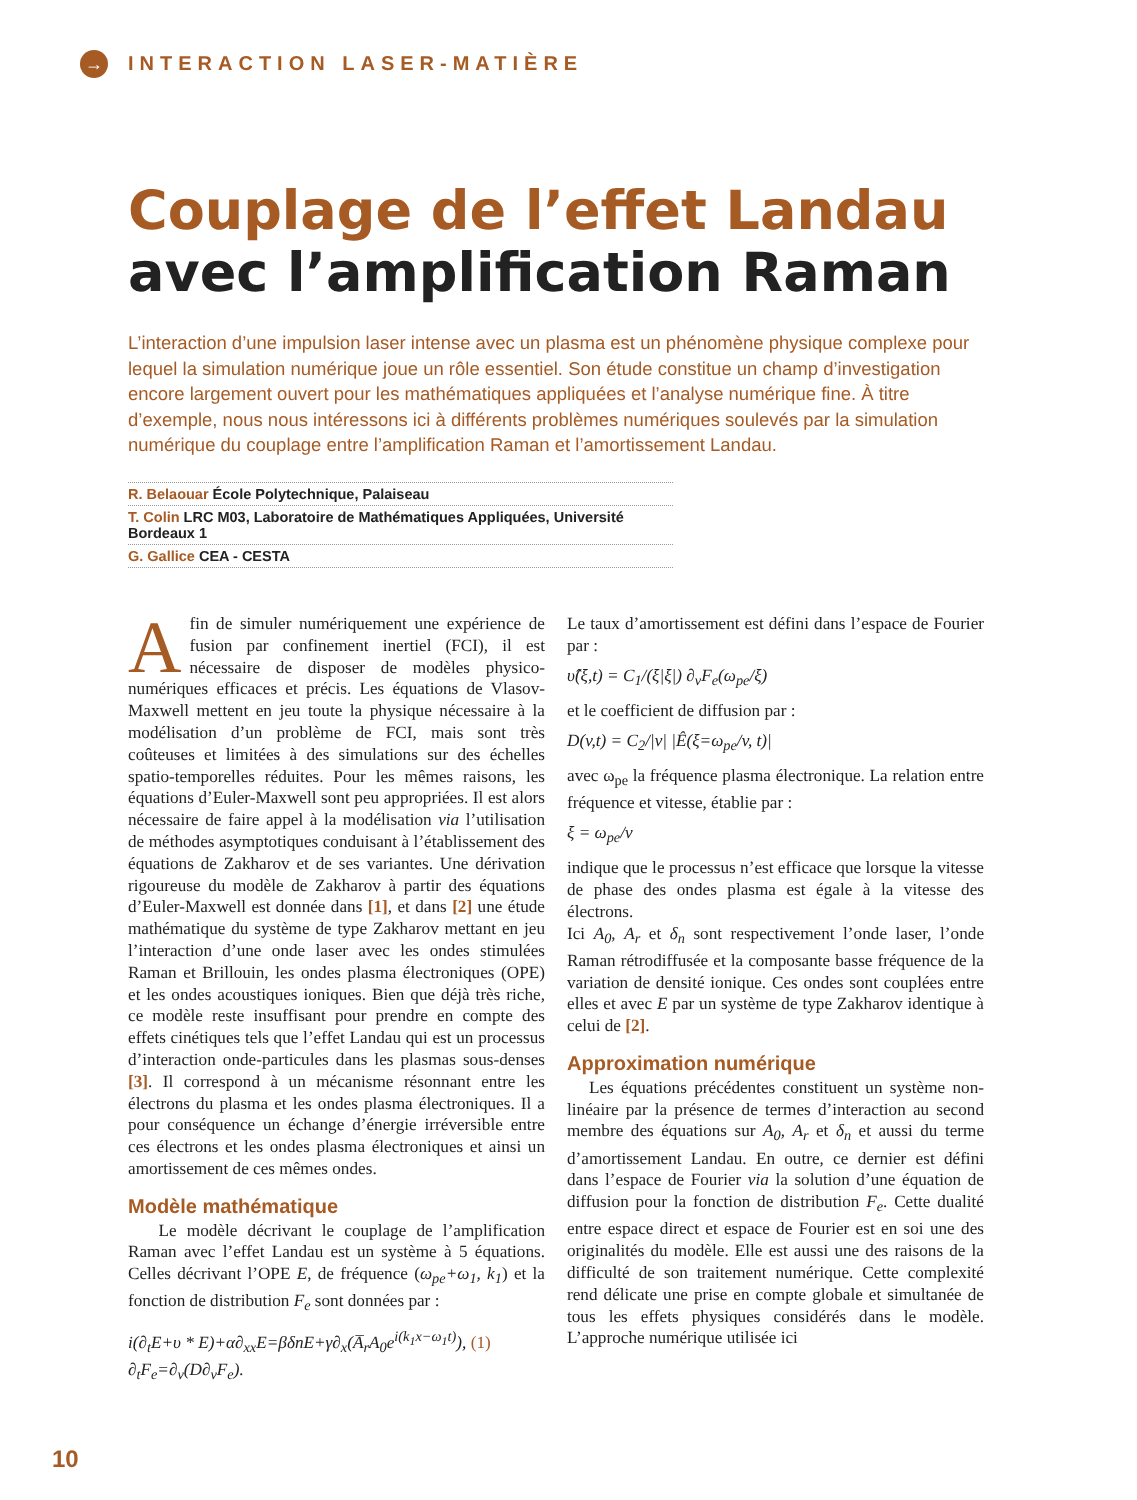→ INTERACTION LASER-MATIÈRE
Couplage de l’effet Landau
avec l’amplification Raman
L’interaction d’une impulsion laser intense avec un plasma est un phénomène physique complexe pour lequel la simulation numérique joue un rôle essentiel. Son étude constitue un champ d’investigation encore largement ouvert pour les mathématiques appliquées et l’analyse numérique fine. À titre d’exemple, nous nous intéressons ici à différents problèmes numériques soulevés par la simulation numérique du couplage entre l’amplification Raman et l’amortissement Landau.
R. Belaouar École Polytechnique, Palaiseau
T. Colin LRC M03, Laboratoire de Mathématiques Appliquées, Université Bordeaux 1
G. Gallice CEA - CESTA
Afin de simuler numériquement une expérience de fusion par confinement inertiel (FCI), il est nécessaire de disposer de modèles physico-numériques efficaces et précis. Les équations de Vlasov-Maxwell mettent en jeu toute la physique nécessaire à la modélisation d’un problème de FCI, mais sont très coûteuses et limitées à des simulations sur des échelles spatio-temporelles réduites. Pour les mêmes raisons, les équations d’Euler-Maxwell sont peu appropriées. Il est alors nécessaire de faire appel à la modélisation via l’utilisation de méthodes asymptotiques conduisant à l’établissement des équations de Zakharov et de ses variantes. Une dérivation rigoureuse du modèle de Zakharov à partir des équations d’Euler-Maxwell est donnée dans [1], et dans [2] une étude mathématique du système de type Zakharov mettant en jeu l’interaction d’une onde laser avec les ondes stimulées Raman et Brillouin, les ondes plasma électroniques (OPE) et les ondes acoustiques ioniques. Bien que déjà très riche, ce modèle reste insuffisant pour prendre en compte des effets cinétiques tels que l’effet Landau qui est un processus d’interaction onde-particules dans les plasmas sous-denses [3]. Il correspond à un mécanisme résonnant entre les électrons du plasma et les ondes plasma électroniques. Il a pour conséquence un échange d’énergie irréversible entre ces électrons et les ondes plasma électroniques et ainsi un amortissement de ces mêmes ondes.
Modèle mathématique
Le modèle décrivant le couplage de l’amplification Raman avec l’effet Landau est un système à 5 équations. Celles décrivant l’OPE E, de fréquence (ω<sub>pe</sub>+ω<sub>1</sub>, k<sub>1</sub>) et la fonction de distribution F<sub>e</sub> sont données par :
i(∂<sub>t</sub>E+υ * E)+α∂<sub>xx</sub>E=βδnE+γ∂<sub>x</sub>(A̅<sub>r</sub>A<sub>0</sub>e<sup>i(k<sub>1</sub>x−ω<sub>1</sub>t)</sup>), (1)
∂<sub>t</sub>F<sub>e</sub>=∂<sub>v</sub>(D∂<sub>v</sub>F<sub>e</sub>).
Le taux d’amortissement est défini dans l’espace de Fourier par :
υ̂(ξ,t) = C<sub>1</sub>/(ξ|ξ|) ∂<sub>v</sub>F<sub>e</sub>(ω<sub>pe</sub>/ξ)
et le coefficient de diffusion par :
D(v,t) = C<sub>2</sub>/|v| |Ê(ξ=ω<sub>pe</sub>/v, t)|
avec ω<sub>pe</sub> la fréquence plasma électronique. La relation entre fréquence et vitesse, établie par :
ξ = ω<sub>pe</sub>/v
indique que le processus n’est efficace que lorsque la vitesse de phase des ondes plasma est égale à la vitesse des électrons.
Ici A<sub>0</sub>, A<sub>r</sub> et δ<sub>n</sub> sont respectivement l’onde laser, l’onde Raman rétrodiffusée et la composante basse fréquence de la variation de densité ionique. Ces ondes sont couplées entre elles et avec E par un système de type Zakharov identique à celui de [2].
Approximation numérique
Les équations précédentes constituent un système non-linéaire par la présence de termes d’interaction au second membre des équations sur A<sub>0</sub>, A<sub>r</sub> et δ<sub>n</sub> et aussi du terme d’amortissement Landau. En outre, ce dernier est défini dans l’espace de Fourier via la solution d’une équation de diffusion pour la fonction de distribution F<sub>e</sub>. Cette dualité entre espace direct et espace de Fourier est en soi une des originalités du modèle. Elle est aussi une des raisons de la difficulté de son traitement numérique. Cette complexité rend délicate une prise en compte globale et simultanée de tous les effets physiques considérés dans le modèle. L’approche numérique utilisée ici
10